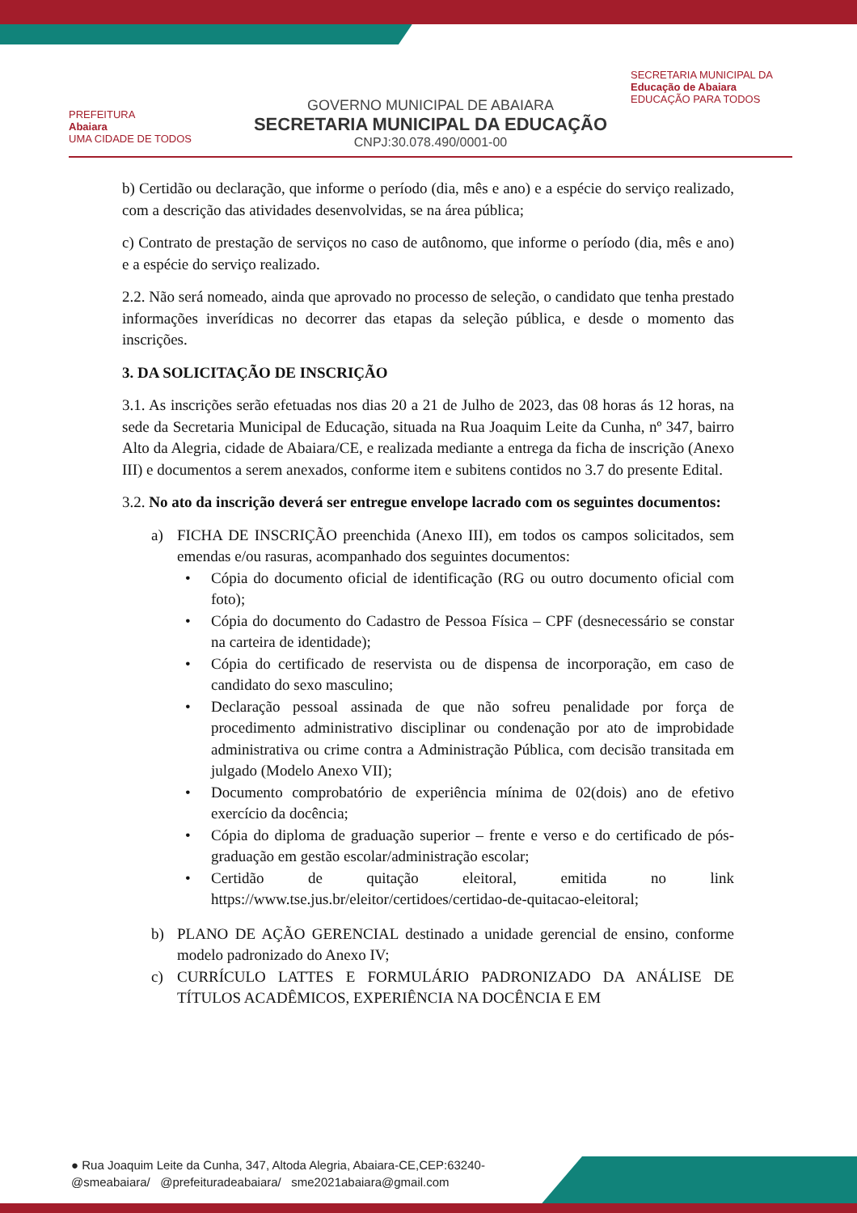PREFEITURA
Abaiara
UMA CIDADE DE TODOS
GOVERNO MUNICIPAL DE ABAIARA
SECRETARIA MUNICIPAL DA EDUCAÇÃO
CNPJ:30.078.490/0001-00
SECRETARIA MUNICIPAL DA
Educação de Abaiara
EDUCAÇÃO PARA TODOS
b) Certidão ou declaração, que informe o período (dia, mês e ano) e a espécie do serviço realizado, com a descrição das atividades desenvolvidas, se na área pública;
c) Contrato de prestação de serviços no caso de autônomo, que informe o período (dia, mês e ano) e a espécie do serviço realizado.
2.2. Não será nomeado, ainda que aprovado no processo de seleção, o candidato que tenha prestado informações inverídicas no decorrer das etapas da seleção pública, e desde o momento das inscrições.
3. DA SOLICITAÇÃO DE INSCRIÇÃO
3.1. As inscrições serão efetuadas nos dias 20 a 21 de Julho de 2023, das 08 horas ás 12 horas, na sede da Secretaria Municipal de Educação, situada na Rua Joaquim Leite da Cunha, nº 347, bairro Alto da Alegria, cidade de Abaiara/CE, e realizada mediante a entrega da ficha de inscrição (Anexo III) e documentos a serem anexados, conforme item e subitens contidos no 3.7 do presente Edital.
3.2. No ato da inscrição deverá ser entregue envelope lacrado com os seguintes documentos:
a) FICHA DE INSCRIÇÃO preenchida (Anexo III), em todos os campos solicitados, sem emendas e/ou rasuras, acompanhado dos seguintes documentos:
• Cópia do documento oficial de identificação (RG ou outro documento oficial com foto);
• Cópia do documento do Cadastro de Pessoa Física – CPF (desnecessário se constar na carteira de identidade);
• Cópia do certificado de reservista ou de dispensa de incorporação, em caso de candidato do sexo masculino;
• Declaração pessoal assinada de que não sofreu penalidade por força de procedimento administrativo disciplinar ou condenação por ato de improbidade administrativa ou crime contra a Administração Pública, com decisão transitada em julgado (Modelo Anexo VII);
• Documento comprobatório de experiência mínima de 02(dois) ano de efetivo exercício da docência;
• Cópia do diploma de graduação superior – frente e verso e do certificado de pós-graduação em gestão escolar/administração escolar;
• Certidão de quitação eleitoral, emitida no link https://www.tse.jus.br/eleitor/certidoes/certidao-de-quitacao-eleitoral;
b) PLANO DE AÇÃO GERENCIAL destinado a unidade gerencial de ensino, conforme modelo padronizado do Anexo IV;
c) CURRÍCULO LATTES E FORMULÁRIO PADRONIZADO DA ANÁLISE DE TÍTULOS ACADÊMICOS, EXPERIÊNCIA NA DOCÊNCIA E EM
● Rua Joaquim Leite da Cunha, 347, Altoda Alegria, Abaiara-CE,CEP:63240-
@smeabaiara/ @prefeituradeabaiara/ sme2021abaiara@gmail.com